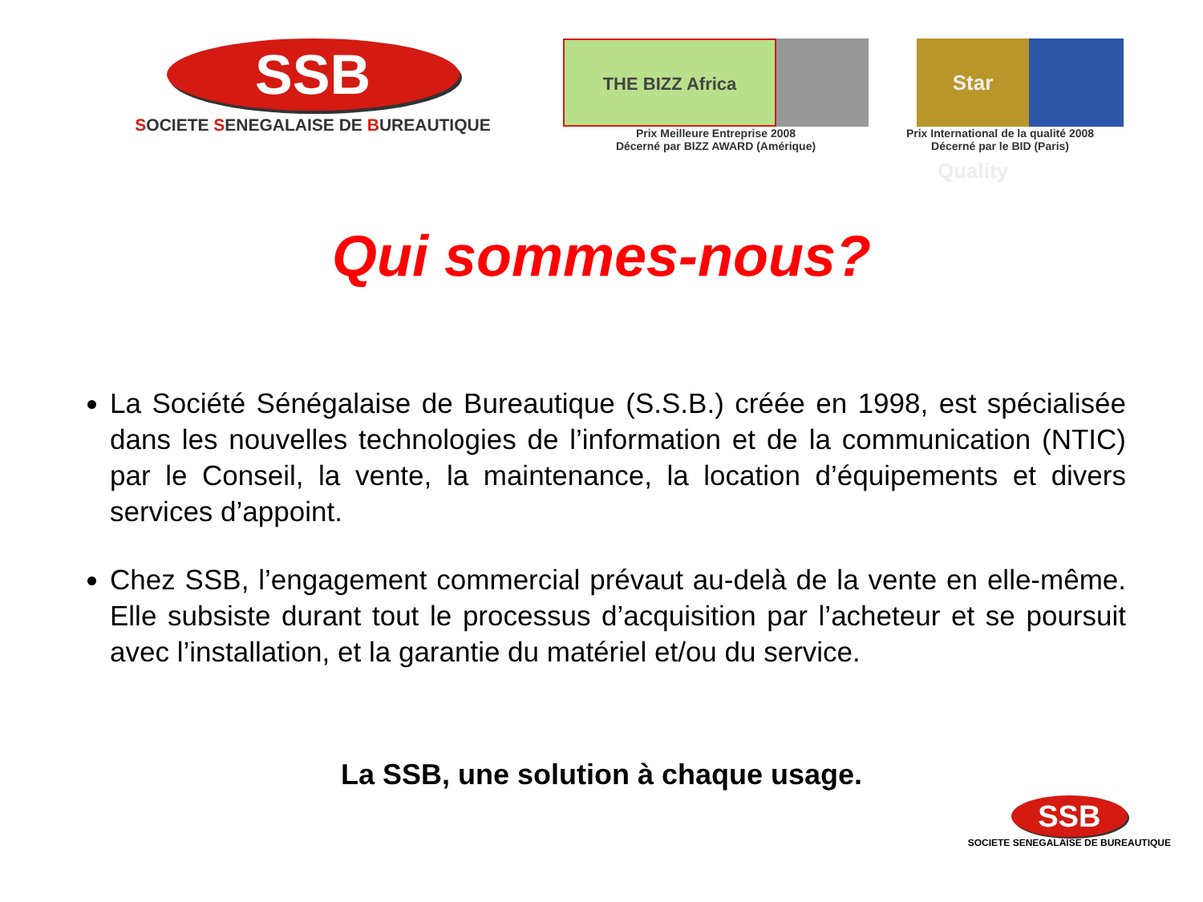SSB
SOCIETE SENEGALAISE DE BUREAUTIQUE
THE BIZZ Africa
Prix Meilleure Entreprise 2008
Décerné par BIZZ AWARD (Amérique)
Star Quality
Prix International de la qualité 2008
Décerné par le BID (Paris)
Qui sommes-nous?
La Société Sénégalaise de Bureautique (S.S.B.) créée en 1998, est spécialisée dans les nouvelles technologies de l’information et de la communication (NTIC) par le Conseil, la vente, la maintenance, la location d’équipements et divers services d’appoint.
Chez SSB, l’engagement commercial prévaut au-delà de la vente en elle-même. Elle subsiste durant tout le processus d’acquisition par l’acheteur et se poursuit avec l’installation, et la garantie du matériel et/ou du service.
La SSB, une solution à chaque usage.
SSB
SOCIETE SENEGALAISE DE BUREAUTIQUE